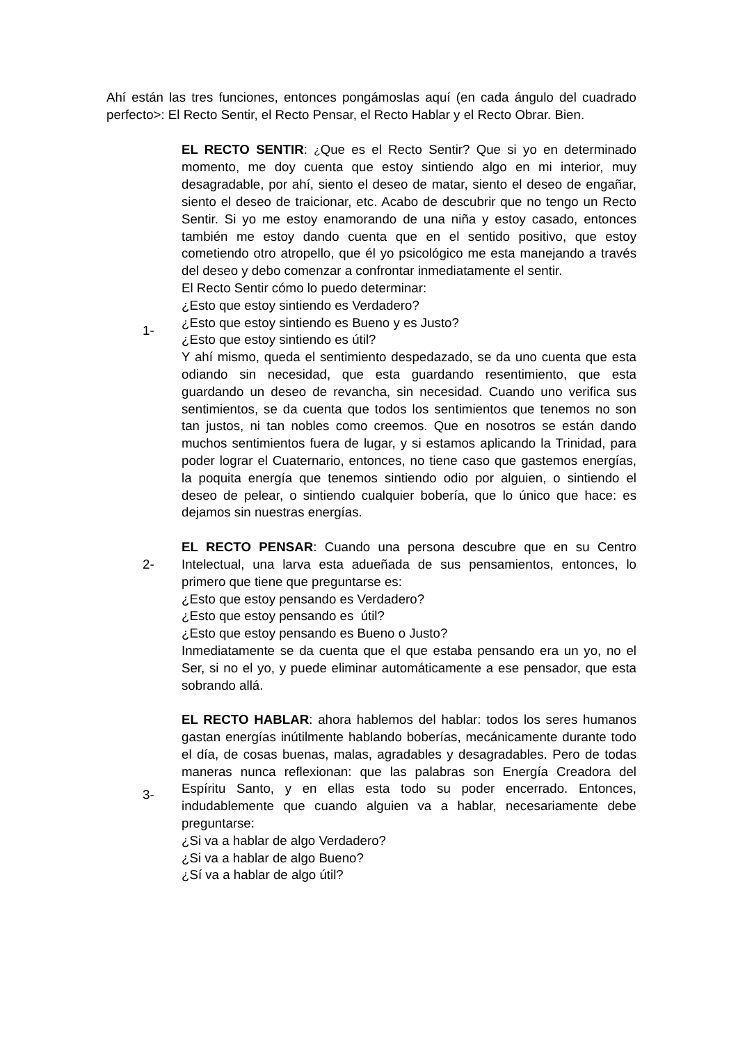Ahí están las tres funciones, entonces pongámoslas aquí (en cada ángulo del cuadrado perfecto>: El Recto Sentir, el Recto Pensar, el Recto Hablar y el Recto Obrar. Bien.
1- EL RECTO SENTIR: ¿Que es el Recto Sentir? Que si yo en determinado momento, me doy cuenta que estoy sintiendo algo en mi interior, muy desagradable, por ahí, siento el deseo de matar, siento el deseo de engañar, siento el deseo de traicionar, etc. Acabo de descubrir que no tengo un Recto Sentir. Si yo me estoy enamorando de una niña y estoy casado, entonces también me estoy dando cuenta que en el sentido positivo, que estoy cometiendo otro atropello, que él yo psicológico me esta manejando a través del deseo y debo comenzar a confrontar inmediatamente el sentir.
El Recto Sentir cómo lo puedo determinar:
¿Esto que estoy sintiendo es Verdadero?
¿Esto que estoy sintiendo es Bueno y es Justo?
¿Esto que estoy sintiendo es útil?
Y ahí mismo, queda el sentimiento despedazado, se da uno cuenta que esta odiando sin necesidad, que esta guardando resentimiento, que esta guardando un deseo de revancha, sin necesidad. Cuando uno verifica sus sentimientos, se da cuenta que todos los sentimientos que tenemos no son tan justos, ni tan nobles como creemos. Que en nosotros se están dando muchos sentimientos fuera de lugar, y si estamos aplicando la Trinidad, para poder lograr el Cuaternario, entonces, no tiene caso que gastemos energías, la poquita energía que tenemos sintiendo odio por alguien, o sintiendo el deseo de pelear, o sintiendo cualquier bobería, que lo único que hace: es dejamos sin nuestras energías.
2-
EL RECTO PENSAR: Cuando una persona descubre que en su Centro Intelectual, una larva esta adueñada de sus pensamientos, entonces, lo primero que tiene que preguntarse es:
¿Esto que estoy pensando es Verdadero?
¿Esto que estoy pensando es útil?
¿Esto que estoy pensando es Bueno o Justo?
Inmediatamente se da cuenta que el que estaba pensando era un yo, no el Ser, si no el yo, y puede eliminar automáticamente a ese pensador, que esta sobrando allá.
3-
EL RECTO HABLAR: ahora hablemos del hablar: todos los seres humanos gastan energías inútilmente hablando boberías, mecánicamente durante todo el día, de cosas buenas, malas, agradables y desagradables. Pero de todas maneras nunca reflexionan: que las palabras son Energía Creadora del Espíritu Santo, y en ellas esta todo su poder encerrado. Entonces, indudablemente que cuando alguien va a hablar, necesariamente debe preguntarse:
¿Si va a hablar de algo Verdadero?
¿Si va a hablar de algo Bueno?
¿Sí va a hablar de algo útil?